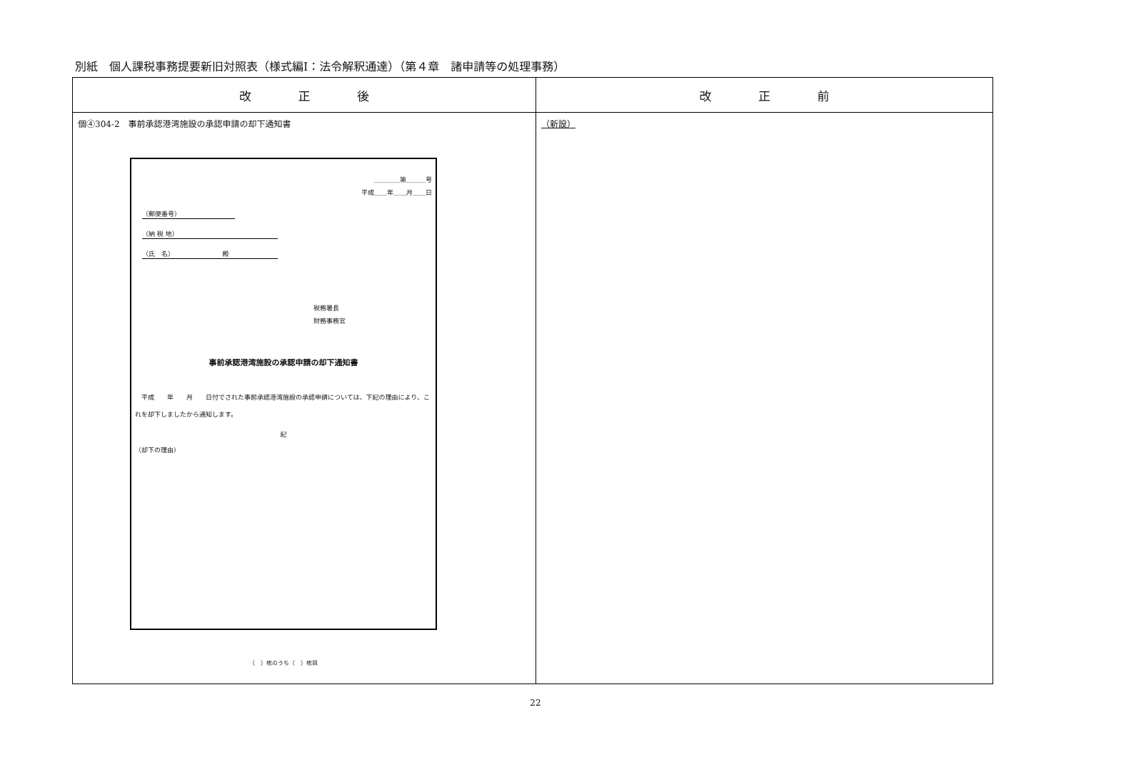別紙　個人課税事務提要新旧対照表（様式編Ⅰ：法令解釈通達）（第４章　諸申請等の処理事務）
| 改 正 後 | 改 正 前 |
| --- | --- |
| 個④304-2 事前承認港湾施設の承認申請の却下通知書 ＿＿＿＿第＿＿＿号 平成＿＿年＿＿月＿＿日 （郵便番号） （納 税 地） （氏 名） 殿 税務署長 財務事務官 事前承認港湾施設の承認申請の却下通知書 平成 年 月 日付でされた事前承認港湾施設の承認申請については、下記の理由により、これを却下しましたから通知します。 記 （却下の理由） （ ）枚のうち（ ）枚目 | （新設） |
22